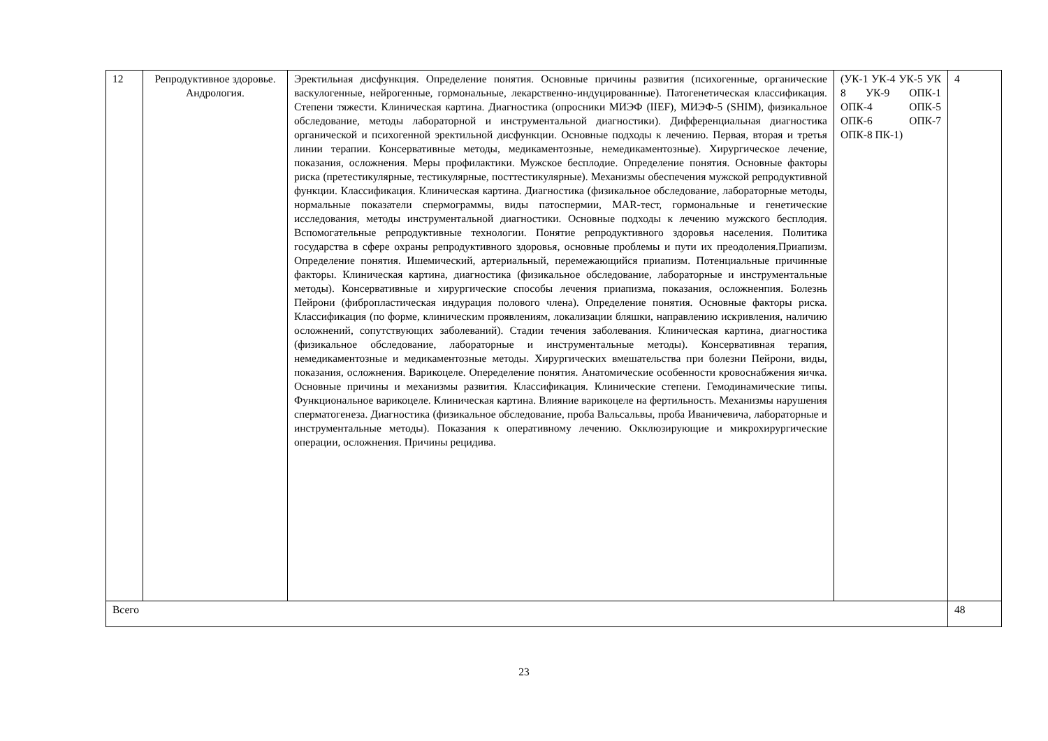| 12 | Репродуктивное здоровье. Андрология. | Эректильная дисфункция. Определение понятия. Основные причины развития (психогенные, органические васкулогенные, нейрогенные, гормональные, лекарственно-индуцированные). Патогенетическая классификация. Степени тяжести. Клиническая картина. Диагностика (опросники МИЭФ (IIEF), МИЭФ-5 (SHIM), физикальное обследование, методы лабораторной и инструментальной диагностики). Дифференциальная диагностика органической и психогенной эректильной дисфункции. Основные подходы к лечению. Первая, вторая и третья линии терапии. Консервативные методы, медикаментозные, немедикаментозные). Хирургическое лечение, показания, осложнения. Меры профилактики. Мужское бесплодие. Определение понятия. Основные факторы риска (претестикулярные, тестикулярные, посттестикулярные). Механизмы обеспечения мужской репродуктивной функции. Классификация. Клиническая картина. Диагностика (физикальное обследование, лабораторные методы, нормальные показатели спермограммы, виды патоспермии, MAR-тест, гормональные и генетические исследования, методы инструментальной диагностики. Основные подходы к лечению мужского бесплодия. Вспомогательные репродуктивные технологии. Понятие репродуктивного здоровья населения. Политика государства в сфере охраны репродуктивного здоровья, основные проблемы и пути их преодоления.Приапизм. Определение понятия. Ишемический, артериальный, перемежающийся приапизм. Потенциальные причинные факторы. Клиническая картина, диагностика (физикальное обследование, лабораторные и инструментальные методы). Консервативные и хирургические способы лечения приапизма, показания, осложненпия. Болезнь Пейрони (фибропластическая индурация полового члена). Определение понятия. Основные факторы риска. Классификация (по форме, клиническим проявлениям, локализации бляшки, направлению искривления, наличию осложнений, сопутствующих заболеваний). Стадии течения заболевания. Клиническая картина, диагностика (физикальное обследование, лабораторные и инструментальные методы). Консервативная терапия, немедикаментозные и медикаментозные методы. Хирургических вмешательства при болезни Пейрони, виды, показания, осложнения. Варикоцеле. Опеределение понятия. Анатомические особенности кровоснабжения яичка. Основные причины и механизмы развития. Классификация. Клинические степени. Гемодинамические типы. Функциональное варикоцеле. Клиническая картина. Влияние варикоцеле на фертильность. Механизмы нарушения сперматогенеза. Диагностика (физикальное обследование, проба Вальсальвы, проба Иваничевича, лабораторные и инструментальные методы). Показания к оперативному лечению. Окклюзирующие и микрохирургические операции, осложнения. Причины рецидива. | (УК-1 УК-4 УК-5 УК 8 УК-9 ОПК-1 ОПК-4 ОПК-5 ОПК-6 ОПК-7 ОПК-8 ПК-1) | 4 |
| Всего | | | | 48 |
23